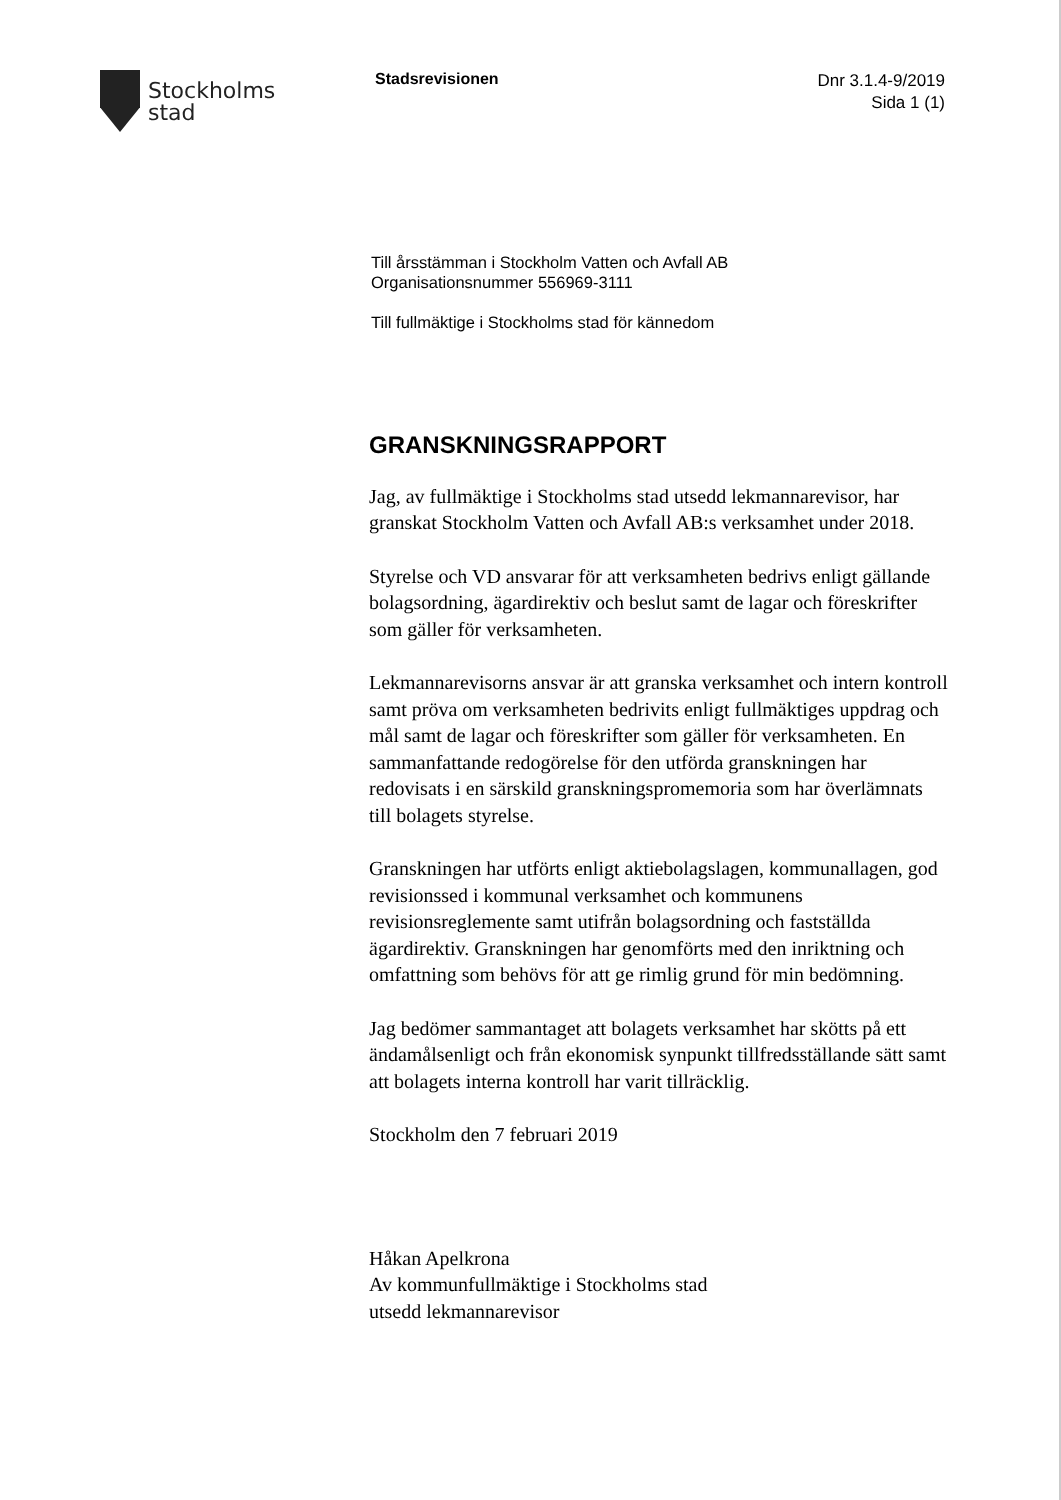Stockholms
stad
Stadsrevisionen
Dnr 3.1.4-9/2019
Sida 1 (1)
Till årsstämman i Stockholm Vatten och Avfall AB
Organisationsnummer 556969-3111
Till fullmäktige i Stockholms stad för kännedom
GRANSKNINGSRAPPORT
Jag, av fullmäktige i Stockholms stad utsedd lekmannarevisor, har granskat Stockholm Vatten och Avfall AB:s verksamhet under 2018.
Styrelse och VD ansvarar för att verksamheten bedrivs enligt gällande bolagsordning, ägardirektiv och beslut samt de lagar och föreskrifter som gäller för verksamheten.
Lekmannarevisorns ansvar är att granska verksamhet och intern kontroll samt pröva om verksamheten bedrivits enligt fullmäktiges uppdrag och mål samt de lagar och föreskrifter som gäller för verksamheten. En sammanfattande redogörelse för den utförda granskningen har redovisats i en särskild granskningspromemoria som har överlämnats till bolagets styrelse.
Granskningen har utförts enligt aktiebolagslagen, kommunallagen, god revisionssed i kommunal verksamhet och kommunens revisionsreglemente samt utifrån bolagsordning och fastställda ägardirektiv. Granskningen har genomförts med den inriktning och omfattning som behövs för att ge rimlig grund för min bedömning.
Jag bedömer sammantaget att bolagets verksamhet har skötts på ett ändamålsenligt och från ekonomisk synpunkt tillfredsställande sätt samt att bolagets interna kontroll har varit tillräcklig.
Stockholm den 7 februari 2019
Håkan Apelkrona
Av kommunfullmäktige i Stockholms stad
utsedd lekmannarevisor